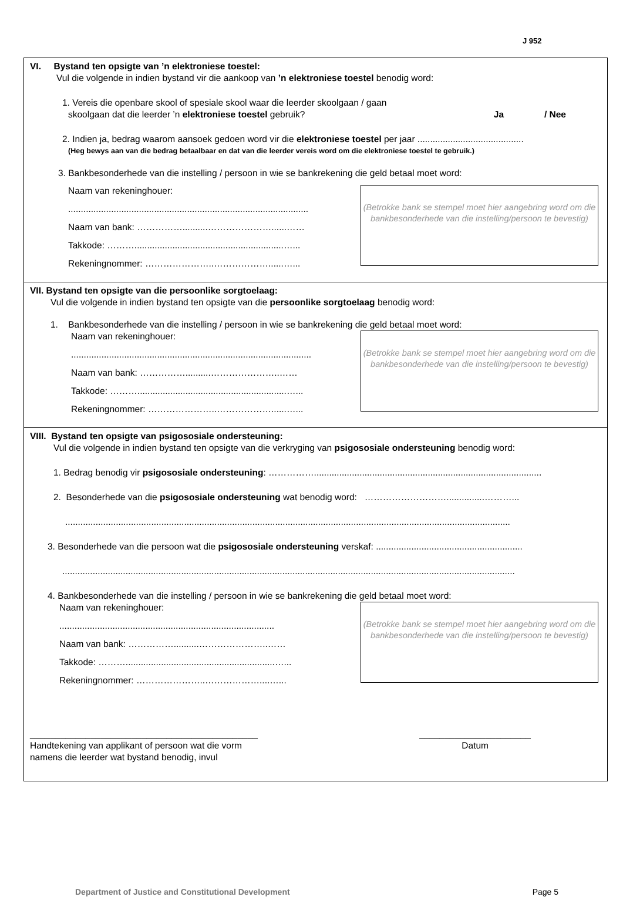J 952
VI. Bystand ten opsigte van ’n elektroniese toestel:
Vul die volgende in indien bystand vir die aankoop van ’n elektroniese toestel benodig word:
1. Vereis die openbare skool of spesiale skool waar die leerder skoolgaan / gaan
skoolgaan dat die leerder ’n elektroniese toestel gebruik?
Ja / Nee
2. Indien ja, bedrag waarom aansoek gedoen word vir die elektroniese toestel per jaar ..........................................
(Heg bewys aan van die bedrag betaalbaar en dat van die leerder vereis word om die elektroniese toestel te gebruik.)
3. Bankbesonderhede van die instelling / persoon in wie se bankrekening die geld betaal moet word:
Naam van rekeninghouer:
...............................................................................................
Naam van bank: ……………..........…………………......……
Takkode: ………...........................................................…...
Rekeningnommer: …………………..………………......…...
(Betrokke bank se stempel moet hier aangebring word om die bankbesonderhede van die instelling/persoon te bevestig)
VII. Bystand ten opsigte van die persoonlike sorgtoelaag:
Vul die volgende in indien bystand ten opsigte van die persoonlike sorgtoelaag benodig word:
1. Bankbesonderhede van die instelling / persoon in wie se bankrekening die geld betaal moet word:
Naam van rekeninghouer:
...............................................................................................
Naam van bank: ……………..........…………………..……
Takkode: ………...........................................................…...
Rekeningnommer: …………………..………………......…...
(Betrokke bank se stempel moet hier aangebring word om die bankbesonderhede van die instelling/persoon te bevestig)
VIII. Bystand ten opsigte van psigososiale ondersteuning:
Vul die volgende in indien bystand ten opsigte van die verkryging van psigososiale ondersteuning benodig word:
1. Bedrag benodig vir psigososiale ondersteuning: ……………..........................................................................................
2. Besonderhede van die psigososiale ondersteuning wat benodig word: ………………………...............………...
................................................................................................................................................................................
3. Besonderhede van die persoon wat die psigososiale ondersteuning verskaf: ..........................................................
...................................................................................................................................................................................
4. Bankbesonderhede van die instelling / persoon in wie se bankrekening die geld betaal moet word:
Naam van rekeninghouer:
.....................................................................................
Naam van bank: ……………..........…………………..……
Takkode: ………...........................................................…...
Rekeningnommer: …………………..………………....…...
(Betrokke bank se stempel moet hier aangebring word om die bankbesonderhede van die instelling/persoon te bevestig)
_____________________________________________
Handtekening van applikant of persoon wat die vorm
namens die leerder wat bystand benodig, invul
______________________
Datum
Department of Justice and Constitutional Development Page 5